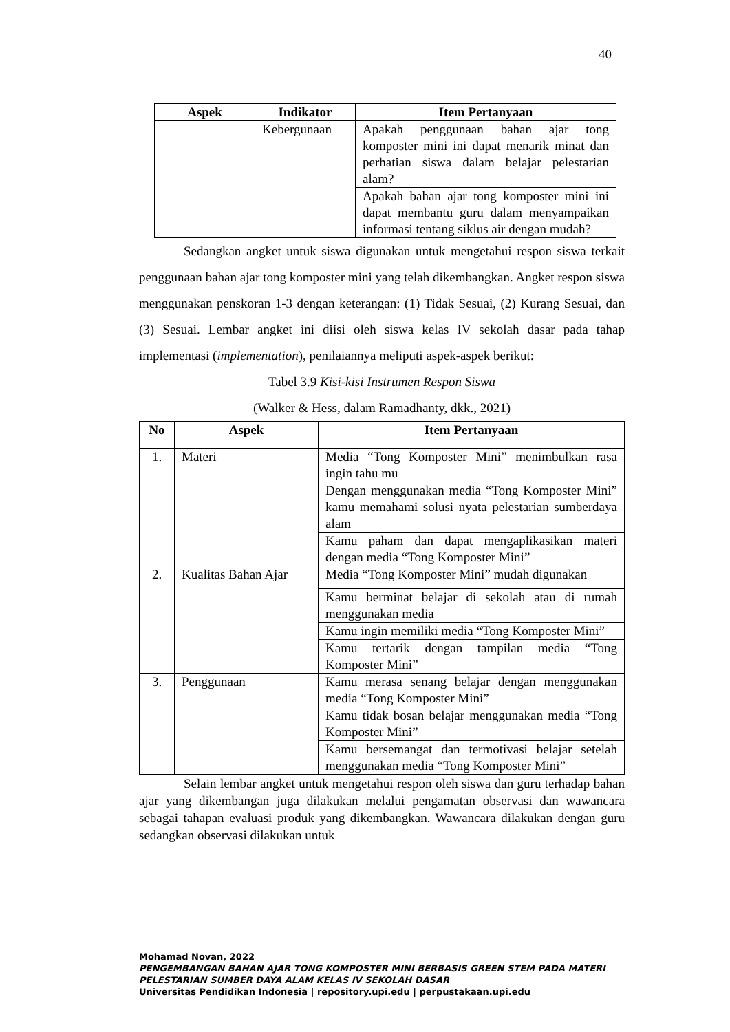40
| Aspek | Indikator | Item Pertanyaan |
| --- | --- | --- |
| | Kebergunaan | Apakah penggunaan bahan ajar tong komposter mini ini dapat menarik minat dan perhatian siswa dalam belajar pelestarian alam? |
| | | Apakah bahan ajar tong komposter mini ini dapat membantu guru dalam menyampaikan informasi tentang siklus air dengan mudah? |
Sedangkan angket untuk siswa digunakan untuk mengetahui respon siswa terkait penggunaan bahan ajar tong komposter mini yang telah dikembangkan. Angket respon siswa menggunakan penskoran 1-3 dengan keterangan: (1) Tidak Sesuai, (2) Kurang Sesuai, dan (3) Sesuai. Lembar angket ini diisi oleh siswa kelas IV sekolah dasar pada tahap implementasi (implementation), penilaiannya meliputi aspek-aspek berikut:
Tabel 3.9 Kisi-kisi Instrumen Respon Siswa
(Walker & Hess, dalam Ramadhanty, dkk., 2021)
| No | Aspek | Item Pertanyaan |
| --- | --- | --- |
| 1. | Materi | Media “Tong Komposter Mini” menimbulkan rasa ingin tahu mu |
| | | Dengan menggunakan media “Tong Komposter Mini” kamu memahami solusi nyata pelestarian sumberdaya alam |
| | | Kamu paham dan dapat mengaplikasikan materi dengan media “Tong Komposter Mini” |
| 2. | Kualitas Bahan Ajar | Media “Tong Komposter Mini” mudah digunakan |
| | | Kamu berminat belajar di sekolah atau di rumah menggunakan media |
| | | Kamu ingin memiliki media “Tong Komposter Mini” |
| | | Kamu tertarik dengan tampilan media “Tong Komposter Mini” |
| 3. | Penggunaan | Kamu merasa senang belajar dengan menggunakan media “Tong Komposter Mini” |
| | | Kamu tidak bosan belajar menggunakan media “Tong Komposter Mini” |
| | | Kamu bersemangat dan termotivasi belajar setelah menggunakan media “Tong Komposter Mini” |
Selain lembar angket untuk mengetahui respon oleh siswa dan guru terhadap bahan ajar yang dikembangan juga dilakukan melalui pengamatan observasi dan wawancara sebagai tahapan evaluasi produk yang dikembangkan. Wawancara dilakukan dengan guru sedangkan observasi dilakukan untuk
Mohamad Novan, 2022
PENGEMBANGAN BAHAN AJAR TONG KOMPOSTER MINI BERBASIS GREEN STEM PADA MATERI
PELESTARIAN SUMBER DAYA ALAM KELAS IV SEKOLAH DASAR
Universitas Pendidikan Indonesia | repository.upi.edu | perpustakaan.upi.edu